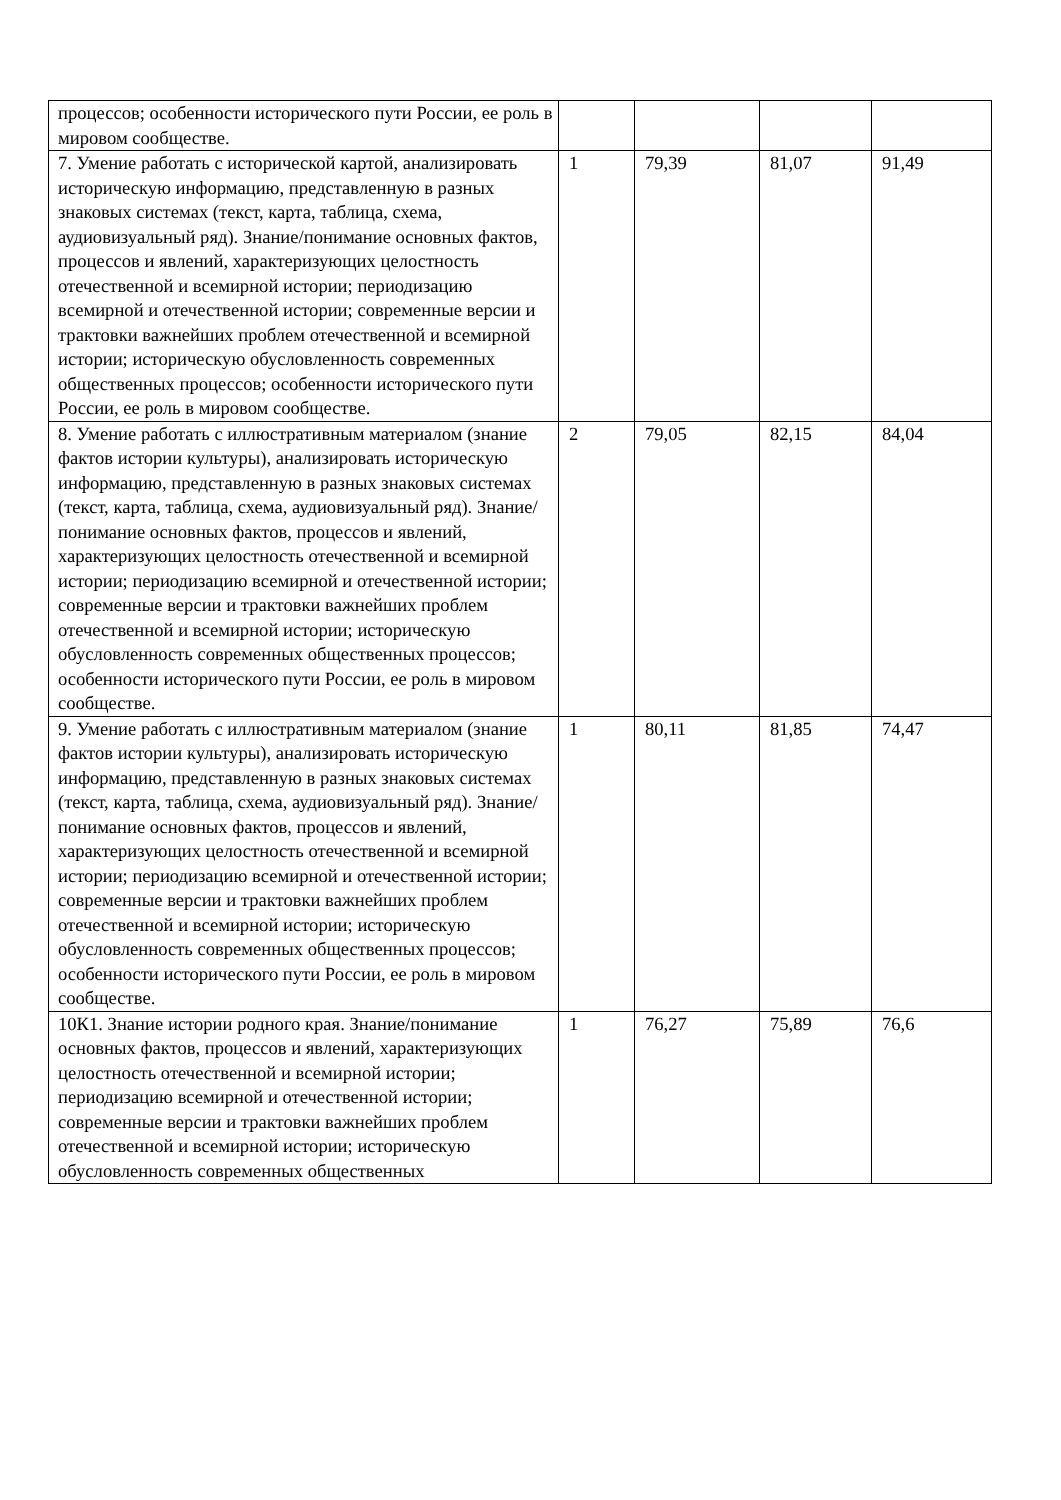| процессов; особенности исторического пути России, ее роль в мировом сообществе. | | | | |
| 7. Умение работать с исторической картой, анализировать историческую информацию, представленную в разных знаковых системах (текст, карта, таблица, схема, аудиовизуальный ряд). Знание/понимание основных фактов, процессов и явлений, характеризующих целостность отечественной и всемирной истории; периодизацию всемирной и отечественной истории; современные версии и трактовки важнейших проблем отечественной и всемирной истории; историческую обусловленность современных общественных процессов; особенности исторического пути России, ее роль в мировом сообществе. | 1 | 79,39 | 81,07 | 91,49 |
| 8. Умение работать с иллюстративным материалом (знание фактов истории культуры), анализировать историческую информацию, представленную в разных знаковых системах (текст, карта, таблица, схема, аудиовизуальный ряд). Знание/понимание основных фактов, процессов и явлений, характеризующих целостность отечественной и всемирной истории; периодизацию всемирной и отечественной истории; современные версии и трактовки важнейших проблем отечественной и всемирной истории; историческую обусловленность современных общественных процессов; особенности исторического пути России, ее роль в мировом сообществе. | 2 | 79,05 | 82,15 | 84,04 |
| 9. Умение работать с иллюстративным материалом (знание фактов истории культуры), анализировать историческую информацию, представленную в разных знаковых системах (текст, карта, таблица, схема, аудиовизуальный ряд). Знание/понимание основных фактов, процессов и явлений, характеризующих целостность отечественной и всемирной истории; периодизацию всемирной и отечественной истории; современные версии и трактовки важнейших проблем отечественной и всемирной истории; историческую обусловленность современных общественных процессов; особенности исторического пути России, ее роль в мировом сообществе. | 1 | 80,11 | 81,85 | 74,47 |
| 10К1. Знание истории родного края. Знание/понимание основных фактов, процессов и явлений, характеризующих целостность отечественной и всемирной истории; периодизацию всемирной и отечественной истории; современные версии и трактовки важнейших проблем отечественной и всемирной истории; историческую обусловленность современных общественных | 1 | 76,27 | 75,89 | 76,6 |